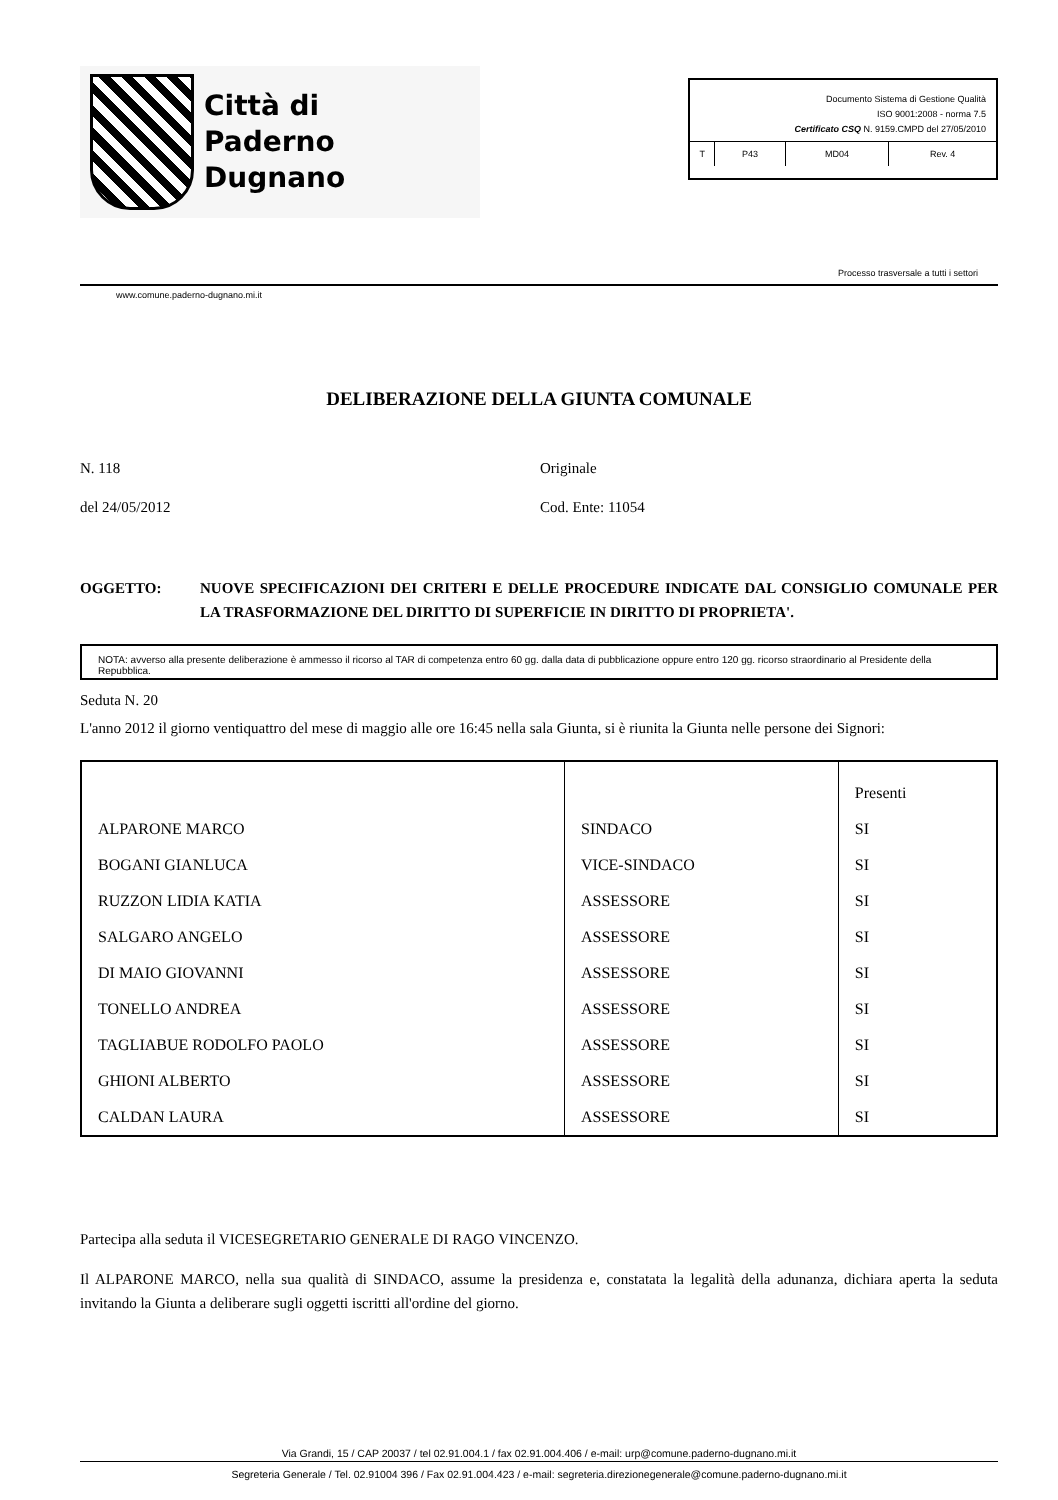Città di
Paderno Dugnano
Documento Sistema di Gestione Qualità
ISO 9001:2008 - norma 7.5
Certificato CSQ N. 9159.CMPD del 27/05/2010
| T | P43 | MD04 | Rev. 4 |
Processo trasversale a tutti i settori
www.comune.paderno-dugnano.mi.it
DELIBERAZIONE DELLA GIUNTA COMUNALE
N. 118 Originale
del 24/05/2012 Cod. Ente: 11054
OGGETTO: NUOVE SPECIFICAZIONI DEI CRITERI E DELLE PROCEDURE INDICATE DAL CONSIGLIO COMUNALE PER LA TRASFORMAZIONE DEL DIRITTO DI SUPERFICIE IN DIRITTO DI PROPRIETA'.
NOTA: avverso alla presente deliberazione è ammesso il ricorso al TAR di competenza entro 60 gg. dalla data di pubblicazione oppure entro 120 gg. ricorso straordinario al Presidente della Repubblica.
Seduta N. 20
L'anno 2012 il giorno ventiquattro del mese di maggio alle ore 16:45 nella sala Giunta, si è riunita la Giunta nelle persone dei Signori:
| | | Presenti |
| --- | --- | --- |
| ALPARONE MARCO | SINDACO | SI |
| BOGANI GIANLUCA | VICE-SINDACO | SI |
| RUZZON LIDIA KATIA | ASSESSORE | SI |
| SALGARO ANGELO | ASSESSORE | SI |
| DI MAIO GIOVANNI | ASSESSORE | SI |
| TONELLO ANDREA | ASSESSORE | SI |
| TAGLIABUE RODOLFO PAOLO | ASSESSORE | SI |
| GHIONI ALBERTO | ASSESSORE | SI |
| CALDAN LAURA | ASSESSORE | SI |
Partecipa alla seduta il VICESEGRETARIO GENERALE DI RAGO VINCENZO.
Il ALPARONE MARCO, nella sua qualità di SINDACO, assume la presidenza e, constatata la legalità della adunanza, dichiara aperta la seduta invitando la Giunta a deliberare sugli oggetti iscritti all'ordine del giorno.
Via Grandi, 15 / CAP 20037 / tel 02.91.004.1 / fax 02.91.004.406 / e-mail: urp@comune.paderno-dugnano.mi.it
Segreteria Generale / Tel. 02.91004 396 / Fax 02.91.004.423 / e-mail: segreteria.direzionegenerale@comune.paderno-dugnano.mi.it